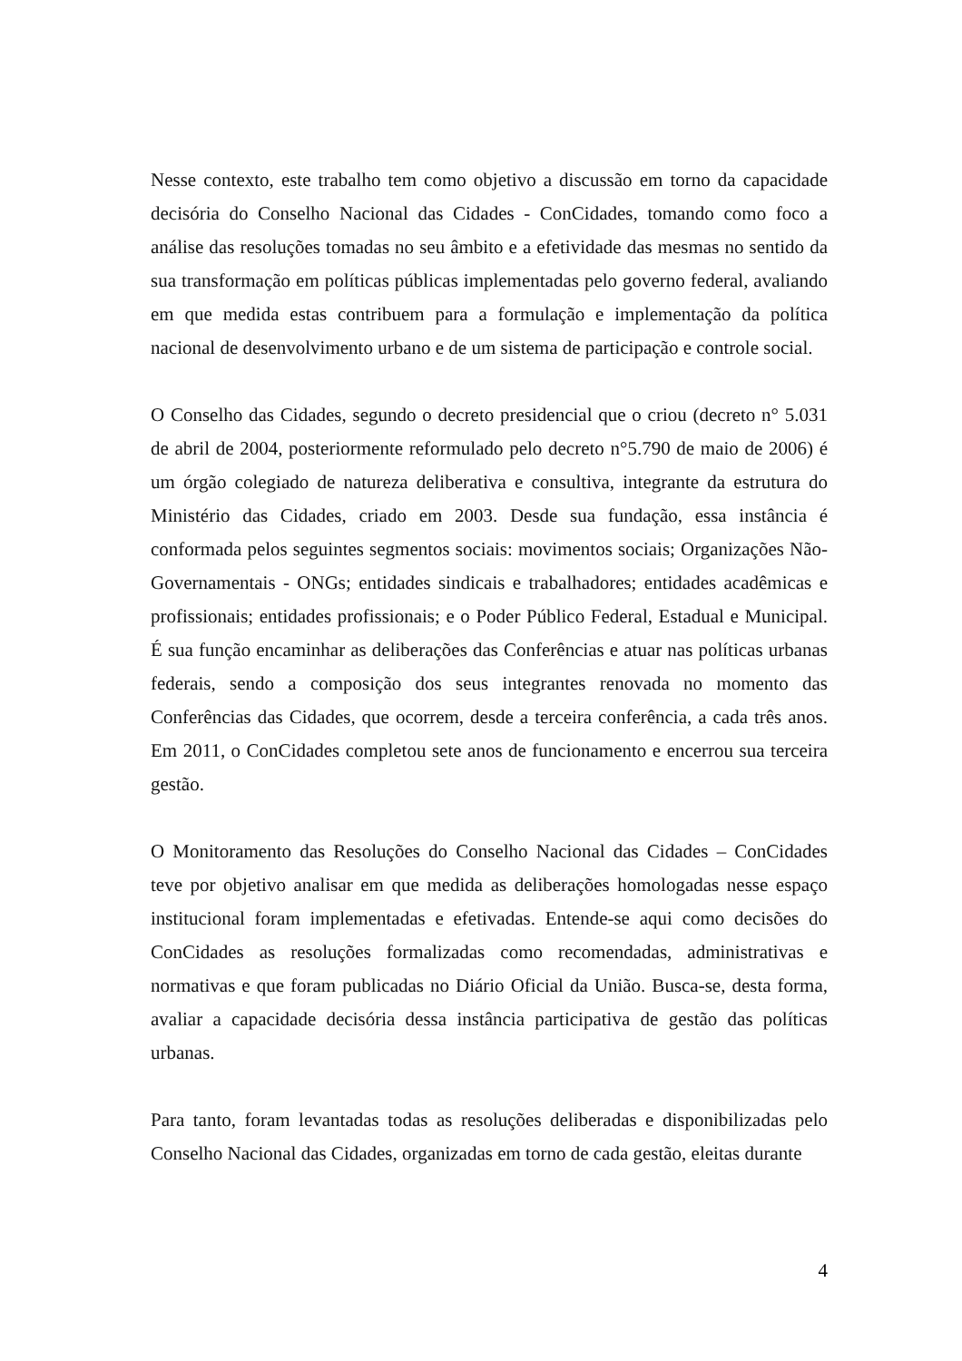Nesse contexto, este trabalho tem como objetivo a discussão em torno da capacidade decisória do Conselho Nacional das Cidades - ConCidades, tomando como foco a análise das resoluções tomadas no seu âmbito e a efetividade das mesmas no sentido da sua transformação em políticas públicas implementadas pelo governo federal, avaliando em que medida estas contribuem para a formulação e implementação da política nacional de desenvolvimento urbano e de um sistema de participação e controle social.
O Conselho das Cidades, segundo o decreto presidencial que o criou (decreto n° 5.031 de abril de 2004, posteriormente reformulado pelo decreto n°5.790 de maio de 2006) é um órgão colegiado de natureza deliberativa e consultiva, integrante da estrutura do Ministério das Cidades, criado em 2003. Desde sua fundação, essa instância é conformada pelos seguintes segmentos sociais: movimentos sociais; Organizações Não-Governamentais - ONGs; entidades sindicais e trabalhadores; entidades acadêmicas e profissionais; entidades profissionais; e o Poder Público Federal, Estadual e Municipal. É sua função encaminhar as deliberações das Conferências e atuar nas políticas urbanas federais, sendo a composição dos seus integrantes renovada no momento das Conferências das Cidades, que ocorrem, desde a terceira conferência, a cada três anos. Em 2011, o ConCidades completou sete anos de funcionamento e encerrou sua terceira gestão.
O Monitoramento das Resoluções do Conselho Nacional das Cidades – ConCidades teve por objetivo analisar em que medida as deliberações homologadas nesse espaço institucional foram implementadas e efetivadas. Entende-se aqui como decisões do ConCidades as resoluções formalizadas como recomendadas, administrativas e normativas e que foram publicadas no Diário Oficial da União. Busca-se, desta forma, avaliar a capacidade decisória dessa instância participativa de gestão das políticas urbanas.
Para tanto, foram levantadas todas as resoluções deliberadas e disponibilizadas pelo Conselho Nacional das Cidades, organizadas em torno de cada gestão, eleitas durante
4